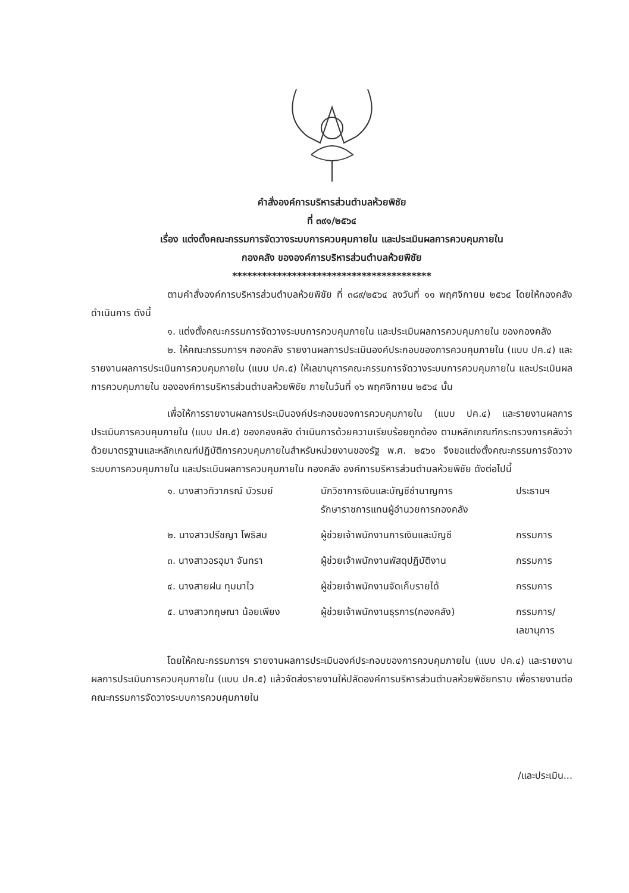คำสั่งองค์การบริหารส่วนตำบลห้วยพิชัย
ที่ ๓๙๑/๒๕๖๔
เรื่อง แต่งตั้งคณะกรรมการจัดวางระบบการควบคุมภายใน และประเมินผลการควบคุมภายใน
กองคลัง ขององค์การบริหารส่วนตำบลห้วยพิชัย
****************************************
ตามคำสั่งองค์การบริหารส่วนตำบลห้วยพิชัย ที่ ๓๘๙/๒๕๖๔ ลงวันที่ ๑๑ พฤศจิกายน ๒๕๖๔ โดยให้กองคลังดำเนินการ ดังนี้
๑. แต่งตั้งคณะกรรมการจัดวางระบบการควบคุมภายใน และประเมินผลการควบคุมภายใน ของกองคลัง
๒. ให้คณะกรรมการฯ กองคลัง รายงานผลการประเมินองค์ประกอบของการควบคุมภายใน (แบบ ปค.๔) และรายงานผลการประเมินการควบคุมภายใน (แบบ ปค.๕) ให้เลขานุการคณะกรรมการจัดวางระบบการควบคุมภายใน และประเมินผลการควบคุมภายใน ขององค์การบริหารส่วนตำบลห้วยพิชัย ภายในวันที่ ๑๖ พฤศจิกายน ๒๕๖๔ นั้น
เพื่อให้การรายงานผลการประเมินองค์ประกอบของการควบคุมภายใน (แบบ ปค.๔) และรายงานผลการประเมินการควบคุมภายใน (แบบ ปค.๕) ของกองคลัง ดำเนินการด้วยความเรียบร้อยถูกต้อง ตามหลักเกณฑ์กระทรวงการคลังว่าด้วยมาตรฐานและหลักเกณฑ์ปฏิบัติการควบคุมภายในสำหรับหน่วยงานของรัฐ พ.ศ. ๒๕๖๑ จึงขอแต่งตั้งคณะกรรมการจัดวางระบบการควบคุมภายใน และประเมินผลการควบคุมภายใน กองคลัง องค์การบริหารส่วนตำบลห้วยพิชัย ดังต่อไปนี้
| ๑. นางสาวทิวาภรณ์ บัวรมย์ | นักวิชาการเงินและบัญชีชำนาญการ รักษาราชการแทนผู้อำนวยการกองคลัง | ประธานฯ |
| ๒. นางสาวปรีชญา โพธิสม | ผู้ช่วยเจ้าพนักงานการเงินและบัญชี | กรรมการ |
| ๓. นางสาวอรอุมา จันทรา | ผู้ช่วยเจ้าพนักงานพัสดุปฏิบัติงาน | กรรมการ |
| ๔. นางสายฝน ทุมมาไว | ผู้ช่วยเจ้าพนักงานจัดเก็บรายได้ | กรรมการ |
| ๕. นางสาวกฤษณา น้อยเพียง | ผู้ช่วยเจ้าพนักงานธุรการ(กองคลัง) | กรรมการ/ เลขานุการ |
โดยให้คณะกรรมการฯ รายงานผลการประเมินองค์ประกอบของการควบคุมภายใน (แบบ ปค.๔) และรายงานผลการประเมินการควบคุมภายใน (แบบ ปค.๕) แล้วจัดส่งรายงานให้ปลัดองค์การบริหารส่วนตำบลห้วยพิชัยทราบ เพื่อรายงานต่อคณะกรรมการจัดวางระบบการควบคุมภายใน
/และประเมิน...